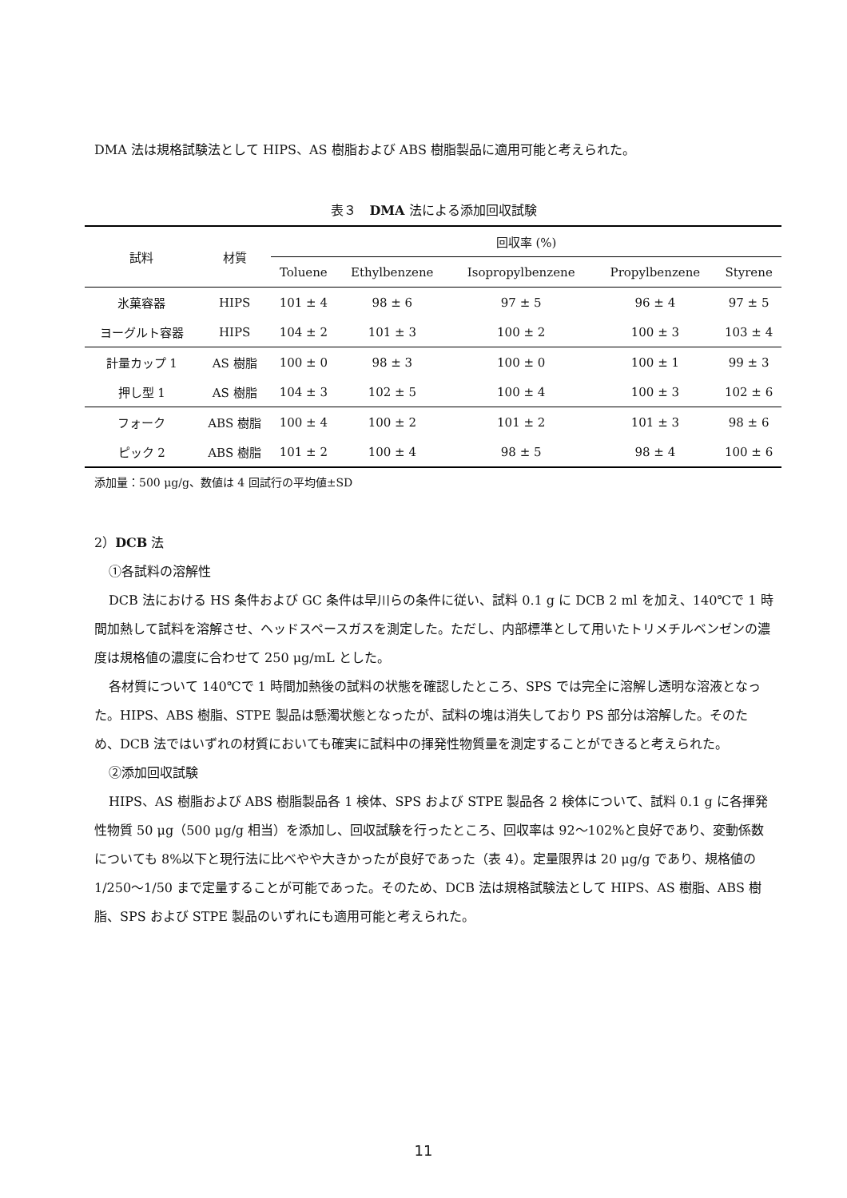DMA 法は規格試験法として HIPS、AS 樹脂および ABS 樹脂製品に適用可能と考えられた。
表３　DMA 法による添加回収試験
| 試料 | 材質 | 回収率 (%) | | | | |
| --- | --- | --- | --- | --- | --- | --- |
| | | Toluene | Ethylbenzene | Isopropylbenzene | Propylbenzene | Styrene |
| 氷菓容器 | HIPS | 101 ± 4 | 98 ± 6 | 97 ± 5 | 96 ± 4 | 97 ± 5 |
| ヨーグルト容器 | HIPS | 104 ± 2 | 101 ± 3 | 100 ± 2 | 100 ± 3 | 103 ± 4 |
| 計量カップ 1 | AS 樹脂 | 100 ± 0 | 98 ± 3 | 100 ± 0 | 100 ± 1 | 99 ± 3 |
| 押し型 1 | AS 樹脂 | 104 ± 3 | 102 ± 5 | 100 ± 4 | 100 ± 3 | 102 ± 6 |
| フォーク | ABS 樹脂 | 100 ± 4 | 100 ± 2 | 101 ± 2 | 101 ± 3 | 98 ± 6 |
| ピック 2 | ABS 樹脂 | 101 ± 2 | 100 ± 4 | 98 ± 5 | 98 ± 4 | 100 ± 6 |
添加量：500 μg/g、数値は 4 回試行の平均値±SD
2）DCB 法
①各試料の溶解性
DCB 法における HS 条件および GC 条件は早川らの条件に従い、試料 0.1 g に DCB 2 ml を加え、140℃で 1 時間加熱して試料を溶解させ、ヘッドスペースガスを測定した。ただし、内部標準として用いたトリメチルベンゼンの濃度は規格値の濃度に合わせて 250 μg/mL とした。
各材質について 140℃で 1 時間加熱後の試料の状態を確認したところ、SPS では完全に溶解し透明な溶液となった。HIPS、ABS 樹脂、STPE 製品は懸濁状態となったが、試料の塊は消失しており PS 部分は溶解した。そのため、DCB 法ではいずれの材質においても確実に試料中の揮発性物質量を測定することができると考えられた。
②添加回収試験
HIPS、AS 樹脂および ABS 樹脂製品各 1 検体、SPS および STPE 製品各 2 検体について、試料 0.1 g に各揮発性物質 50 μg（500 μg/g 相当）を添加し、回収試験を行ったところ、回収率は 92～102%と良好であり、変動係数についても 8%以下と現行法に比べやや大きかったが良好であった（表 4）。定量限界は 20 μg/g であり、規格値の 1/250～1/50 まで定量することが可能であった。そのため、DCB 法は規格試験法として HIPS、AS 樹脂、ABS 樹脂、SPS および STPE 製品のいずれにも適用可能と考えられた。
11